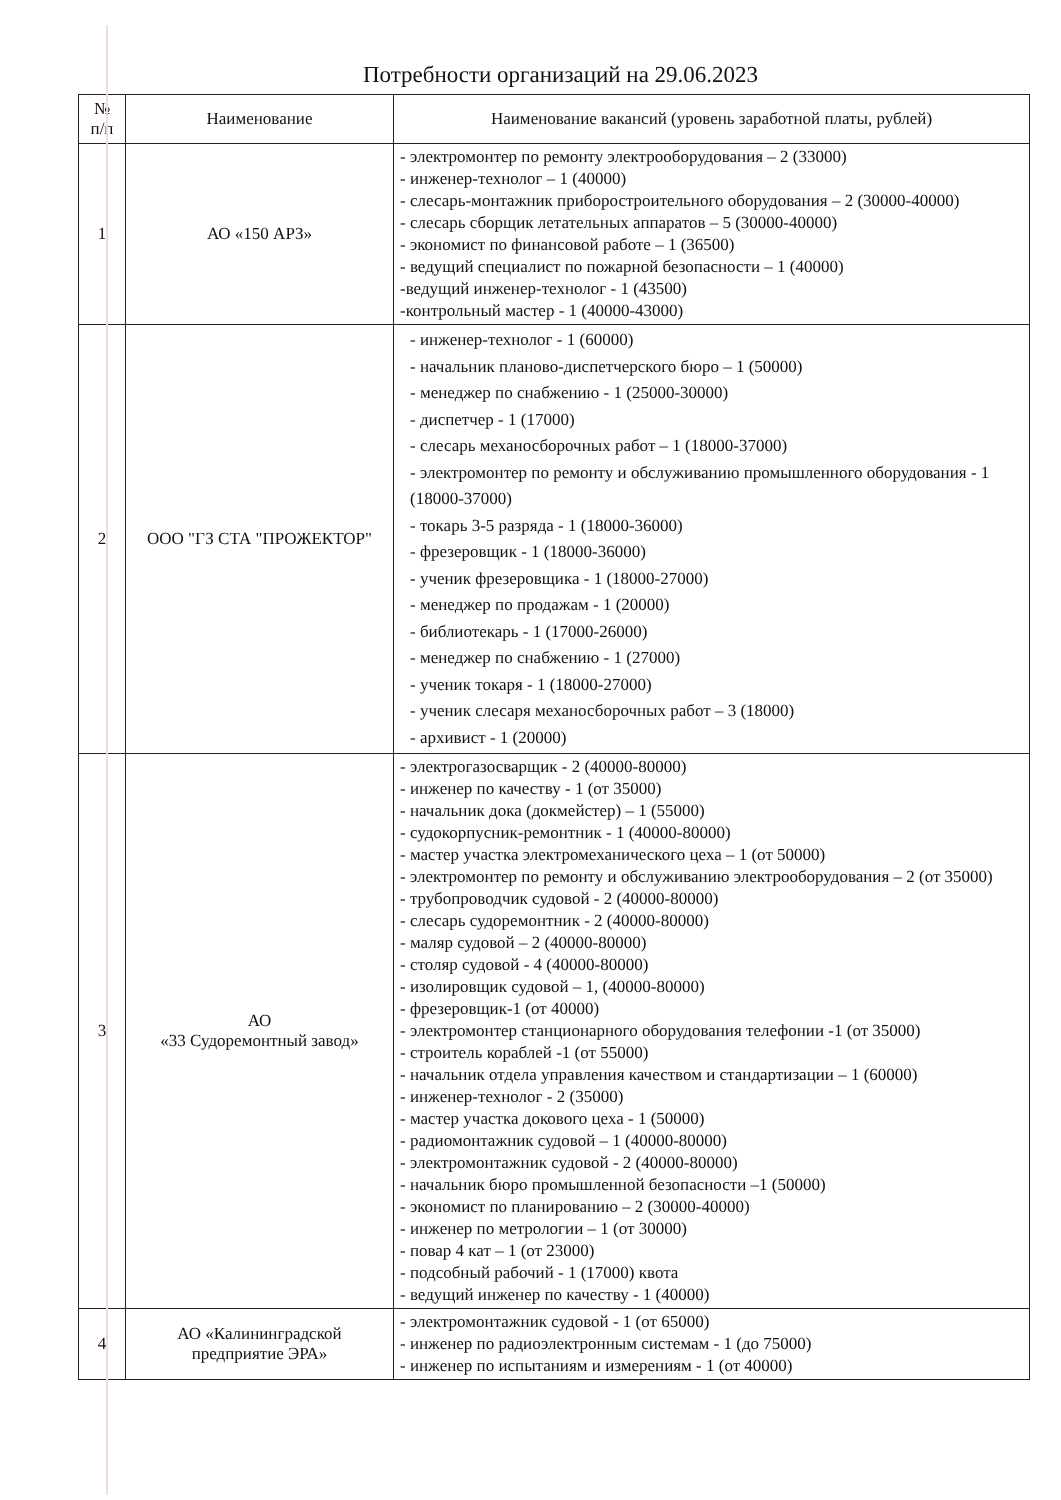Потребности организаций на 29.06.2023
| № п/п | Наименование | Наименование вакансий (уровень заработной платы, рублей) |
| --- | --- | --- |
| 1 | АО «150 АРЗ» | - электромонтер по ремонту электрооборудования – 2 (33000) - инженер-технолог – 1 (40000) - слесарь-монтажник приборостроительного оборудования – 2 (30000-40000) - слесарь сборщик летательных аппаратов – 5 (30000-40000) - экономист по финансовой работе – 1 (36500) - ведущий специалист по пожарной безопасности – 1 (40000) -ведущий инженер-технолог - 1 (43500) -контрольный мастер - 1 (40000-43000) |
| 2 | ООО "ГЗ СТА "ПРОЖЕКТОР" | - инженер-технолог - 1 (60000) - начальник планово-диспетчерского бюро – 1 (50000) - менеджер по снабжению - 1 (25000-30000) - диспетчер - 1 (17000) - слесарь механосборочных работ – 1 (18000-37000) - электромонтер по ремонту и обслуживанию промышленного оборудования - 1 (18000-37000) - токарь 3-5 разряда - 1 (18000-36000) - фрезеровщик - 1 (18000-36000) - ученик фрезеровщика - 1 (18000-27000) - менеджер по продажам - 1 (20000) - библиотекарь - 1 (17000-26000) - менеджер по снабжению - 1 (27000) - ученик токаря - 1 (18000-27000) - ученик слесаря механосборочных работ – 3 (18000) - архивист - 1 (20000) |
| 3 | АО «33 Судоремонтный завод» | - электрогазосварщик - 2 (40000-80000) - инженер по качеству - 1 (от 35000) - начальник дока (докмейстер) – 1 (55000) - судокорпусник-ремонтник - 1 (40000-80000) - мастер участка электромеханического цеха – 1 (от 50000) - электромонтер по ремонту и обслуживанию электрооборудования – 2 (от 35000) - трубопроводчик судовой - 2 (40000-80000) - слесарь судоремонтник - 2 (40000-80000) - маляр судовой – 2 (40000-80000) - столяр судовой - 4 (40000-80000) - изолировщик судовой – 1, (40000-80000) - фрезеровщик-1 (от 40000) - электромонтер станционарного оборудования телефонии -1 (от 35000) - строитель кораблей -1 (от 55000) - начальник отдела управления качеством и стандартизации – 1 (60000) - инженер-технолог - 2 (35000) - мастер участка докового цеха - 1 (50000) - радиомонтажник судовой – 1 (40000-80000) - электромонтажник судовой - 2 (40000-80000) - начальник бюро промышленной безопасности –1 (50000) - экономист по планированию – 2 (30000-40000) - инженер по метрологии – 1 (от 30000) - повар 4 кат – 1 (от 23000) - подсобный рабочий - 1 (17000) квота - ведущий инженер по качеству - 1 (40000) |
| 4 | АО «Калининградской предприятие ЭРА» | - электромонтажник судовой - 1 (от 65000) - инженер по радиоэлектронным системам - 1 (до 75000) - инженер по испытаниям и измерениям - 1 (от 40000) |